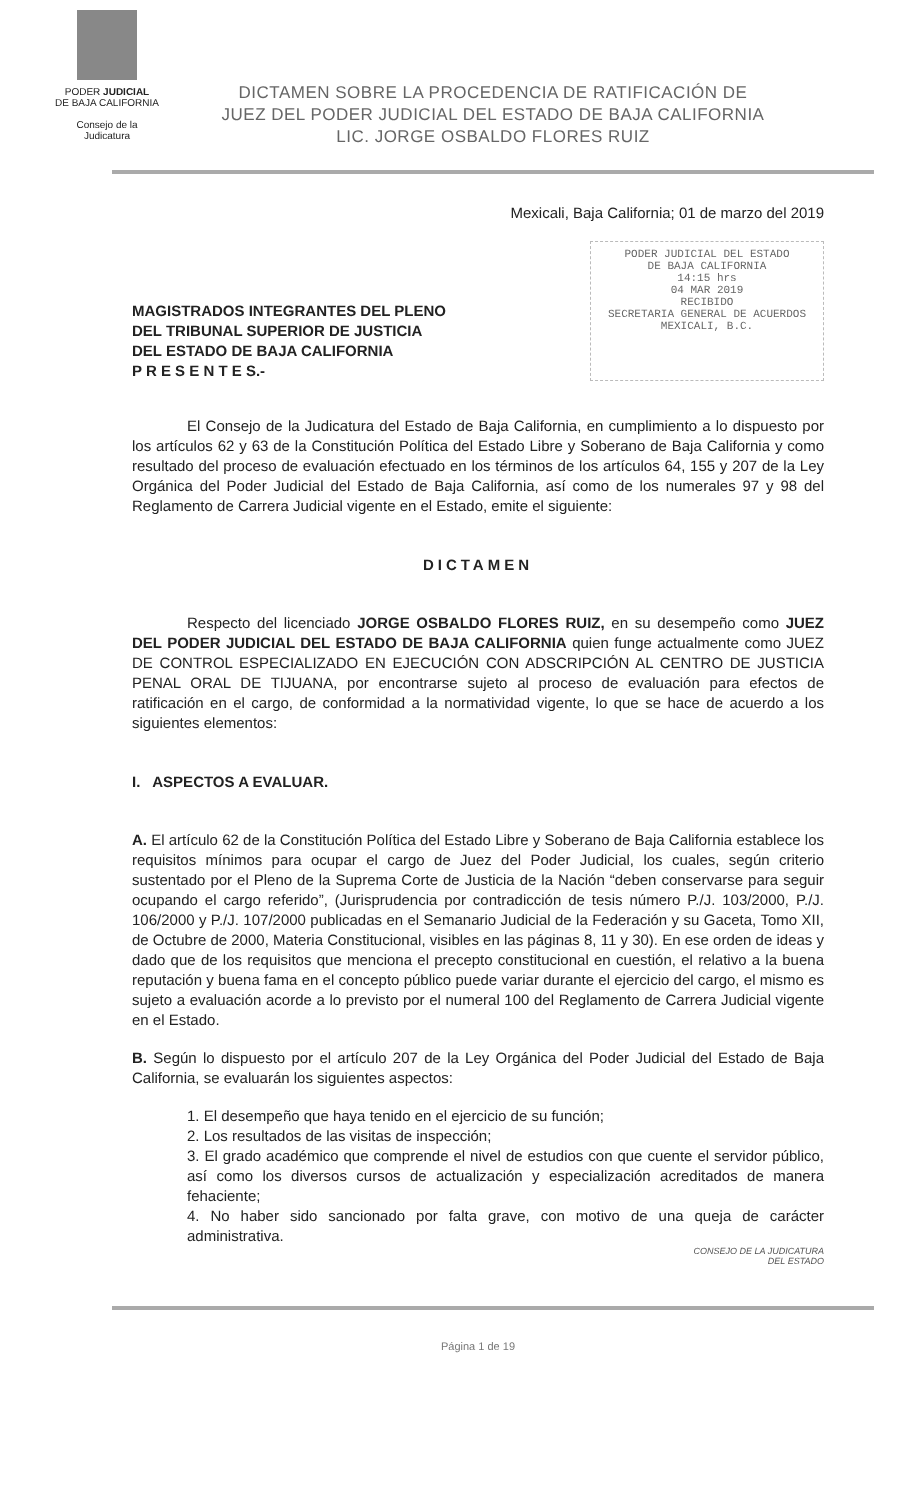PODER JUDICIAL
DE BAJA CALIFORNIA
Consejo de la Judicatura
DICTAMEN SOBRE LA PROCEDENCIA DE RATIFICACIÓN DE
JUEZ DEL PODER JUDICIAL DEL ESTADO DE BAJA CALIFORNIA
LIC. JORGE OSBALDO FLORES RUIZ
Mexicali, Baja California; 01 de marzo del 2019
MAGISTRADOS INTEGRANTES DEL PLENO
DEL TRIBUNAL SUPERIOR DE JUSTICIA
DEL ESTADO DE BAJA CALIFORNIA
P R E S E N T E S.-
PODER JUDICIAL DEL ESTADO
DE BAJA CALIFORNIA
14:15 hrs
04 MAR 2019
RECIBIDO
SECRETARIA GENERAL DE ACUERDOS
MEXICALI, B.C.
El Consejo de la Judicatura del Estado de Baja California, en cumplimiento a lo dispuesto por los artículos 62 y 63 de la Constitución Política del Estado Libre y Soberano de Baja California y como resultado del proceso de evaluación efectuado en los términos de los artículos 64, 155 y 207 de la Ley Orgánica del Poder Judicial del Estado de Baja California, así como de los numerales 97 y 98 del Reglamento de Carrera Judicial vigente en el Estado, emite el siguiente:
DICTAMEN
Respecto del licenciado JORGE OSBALDO FLORES RUIZ, en su desempeño como JUEZ DEL PODER JUDICIAL DEL ESTADO DE BAJA CALIFORNIA quien funge actualmente como JUEZ DE CONTROL ESPECIALIZADO EN EJECUCIÓN CON ADSCRIPCIÓN AL CENTRO DE JUSTICIA PENAL ORAL DE TIJUANA, por encontrarse sujeto al proceso de evaluación para efectos de ratificación en el cargo, de conformidad a la normatividad vigente, lo que se hace de acuerdo a los siguientes elementos:
I. ASPECTOS A EVALUAR.
A. El artículo 62 de la Constitución Política del Estado Libre y Soberano de Baja California establece los requisitos mínimos para ocupar el cargo de Juez del Poder Judicial, los cuales, según criterio sustentado por el Pleno de la Suprema Corte de Justicia de la Nación “deben conservarse para seguir ocupando el cargo referido”, (Jurisprudencia por contradicción de tesis número P./J. 103/2000, P./J. 106/2000 y P./J. 107/2000 publicadas en el Semanario Judicial de la Federación y su Gaceta, Tomo XII, de Octubre de 2000, Materia Constitucional, visibles en las páginas 8, 11 y 30). En ese orden de ideas y dado que de los requisitos que menciona el precepto constitucional en cuestión, el relativo a la buena reputación y buena fama en el concepto público puede variar durante el ejercicio del cargo, el mismo es sujeto a evaluación acorde a lo previsto por el numeral 100 del Reglamento de Carrera Judicial vigente en el Estado.
B. Según lo dispuesto por el artículo 207 de la Ley Orgánica del Poder Judicial del Estado de Baja California, se evaluarán los siguientes aspectos:
1. El desempeño que haya tenido en el ejercicio de su función;
2. Los resultados de las visitas de inspección;
3. El grado académico que comprende el nivel de estudios con que cuente el servidor público, así como los diversos cursos de actualización y especialización acreditados de manera fehaciente;
4. No haber sido sancionado por falta grave, con motivo de una queja de carácter administrativa.
CONSEJO DE LA JUDICATURA
DEL ESTADO
Página 1 de 19